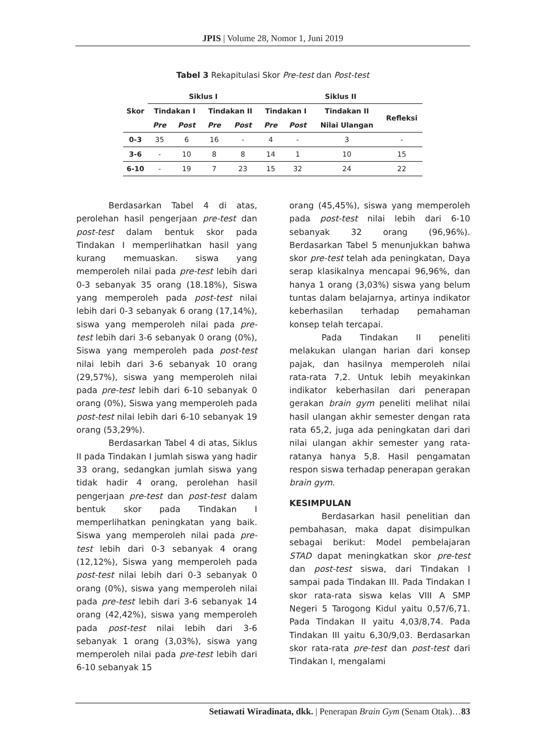JPIS | Volume 28, Nomor 1, Juni 2019
Tabel 3 Rekapitulasi Skor Pre-test dan Post-test
| Skor | Siklus I | | | | Siklus II | | | |
| --- | --- | --- | --- | --- | --- | --- | --- | --- |
| | Tindakan I | | Tindakan II | | Tindakan I | | Tindakan II | Refleksi |
| | Pre | Post | Pre | Post | Pre | Post | Nilai Ulangan | |
| 0-3 | 35 | 6 | 16 | - | 4 | - | 3 | - |
| 3-6 | - | 10 | 8 | 8 | 14 | 1 | 10 | 15 |
| 6-10 | - | 19 | 7 | 23 | 15 | 32 | 24 | 22 |
Berdasarkan Tabel 4 di atas, perolehan hasil pengerjaan pre-test dan post-test dalam bentuk skor pada Tindakan I memperlihatkan hasil yang kurang memuaskan. siswa yang memperoleh nilai pada pre-test lebih dari 0-3 sebanyak 35 orang (18.18%), Siswa yang memperoleh pada post-test nilai lebih dari 0-3 sebanyak 6 orang (17,14%), siswa yang memperoleh nilai pada pre-test lebih dari 3-6 sebanyak 0 orang (0%), Siswa yang memperoleh pada post-test nilai lebih dari 3-6 sebanyak 10 orang (29,57%), siswa yang memperoleh nilai pada pre-test lebih dari 6-10 sebanyak 0 orang (0%), Siswa yang memperoleh pada post-test nilai lebih dari 6-10 sebanyak 19 orang (53,29%).
Berdasarkan Tabel 4 di atas, Siklus II pada Tindakan I jumlah siswa yang hadir 33 orang, sedangkan jumlah siswa yang tidak hadir 4 orang, perolehan hasil pengerjaan pre-test dan post-test dalam bentuk skor pada Tindakan I memperlihatkan peningkatan yang baik. Siswa yang memperoleh nilai pada pre-test lebih dari 0-3 sebanyak 4 orang (12,12%), Siswa yang memperoleh pada post-test nilai lebih dari 0-3 sebanyak 0 orang (0%), siswa yang memperoleh nilai pada pre-test lebih dari 3-6 sebanyak 14 orang (42,42%), siswa yang memperoleh pada post-test nilai lebih dari 3-6 sebanyak 1 orang (3,03%), siswa yang memperoleh nilai pada pre-test lebih dari 6-10 sebanyak 15
orang (45,45%), siswa yang memperoleh pada post-test nilai lebih dari 6-10 sebanyak 32 orang (96,96%). Berdasarkan Tabel 5 menunjukkan bahwa skor pre-test telah ada peningkatan, Daya serap klasikalnya mencapai 96,96%, dan hanya 1 orang (3,03%) siswa yang belum tuntas dalam belajarnya, artinya indikator keberhasilan terhadap pemahaman konsep telah tercapai.
Pada Tindakan II peneliti melakukan ulangan harian dari konsep pajak, dan hasilnya memperoleh nilai rata-rata 7,2. Untuk lebih meyakinkan indikator keberhasilan dari penerapan gerakan brain gym peneliti melihat nilai hasil ulangan akhir semester dengan rata rata 65,2, juga ada peningkatan dari dari nilai ulangan akhir semester yang rata-ratanya hanya 5,8. Hasil pengamatan respon siswa terhadap penerapan gerakan brain gym.
KESIMPULAN
Berdasarkan hasil penelitian dan pembahasan, maka dapat disimpulkan sebagai berikut: Model pembelajaran STAD dapat meningkatkan skor pre-test dan post-test siswa, dari Tindakan I sampai pada Tindakan III. Pada Tindakan I skor rata-rata siswa kelas VIII A SMP Negeri 5 Tarogong Kidul yaitu 0,57/6,71. Pada Tindakan II yaitu 4,03/8,74. Pada Tindakan III yaitu 6,30/9,03. Berdasarkan skor rata-rata pre-test dan post-test dari Tindakan I, mengalami
Setiawati Wiradinata, dkk. | Penerapan Brain Gym (Senam Otak)…83